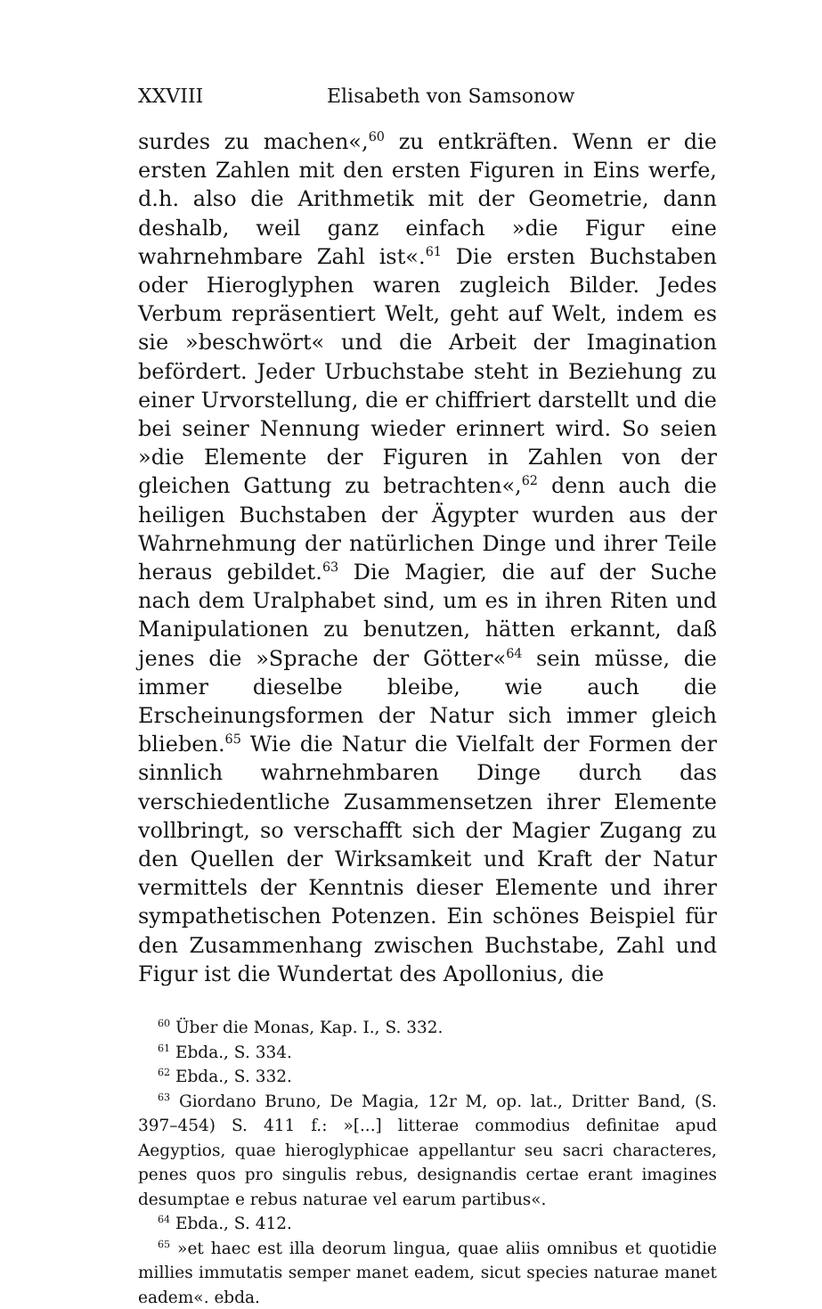XXVIII Elisabeth von Samsonow
surdes zu machen«,<sup>60</sup> zu entkräften. Wenn er die ersten Zahlen mit den ersten Figuren in Eins werfe, d.h. also die Arithmetik mit der Geometrie, dann deshalb, weil ganz einfach »die Figur eine wahrnehmbare Zahl ist«.<sup>61</sup> Die ersten Buchstaben oder Hieroglyphen waren zugleich Bilder. Jedes Verbum repräsentiert Welt, geht auf Welt, indem es sie »beschwört« und die Arbeit der Imagination befördert. Jeder Urbuchstabe steht in Beziehung zu einer Urvorstellung, die er chiffriert darstellt und die bei seiner Nennung wieder erinnert wird. So seien »die Elemente der Figuren in Zahlen von der gleichen Gattung zu betrachten«,<sup>62</sup> denn auch die heiligen Buchstaben der Ägypter wurden aus der Wahrnehmung der natürlichen Dinge und ihrer Teile heraus gebildet.<sup>63</sup> Die Magier, die auf der Suche nach dem Uralphabet sind, um es in ihren Riten und Manipulationen zu benutzen, hätten erkannt, daß jenes die »Sprache der Götter«<sup>64</sup> sein müsse, die immer dieselbe bleibe, wie auch die Erscheinungsformen der Natur sich immer gleich blieben.<sup>65</sup> Wie die Natur die Vielfalt der Formen der sinnlich wahrnehmbaren Dinge durch das verschiedentliche Zusammensetzen ihrer Elemente vollbringt, so verschafft sich der Magier Zugang zu den Quellen der Wirksamkeit und Kraft der Natur vermittels der Kenntnis dieser Elemente und ihrer sympathetischen Potenzen. Ein schönes Beispiel für den Zusammenhang zwischen Buchstabe, Zahl und Figur ist die Wundertat des Apollonius, die
<sup>60</sup> Über die Monas, Kap. I., S. 332.
<sup>61</sup> Ebda., S. 334.
<sup>62</sup> Ebda., S. 332.
<sup>63</sup> Giordano Bruno, De Magia, 12r M, op. lat., Dritter Band, (S. 397–454) S. 411 f.: »[...] litterae commodius definitae apud Aegyptios, quae hieroglyphicae appellantur seu sacri characteres, penes quos pro singulis rebus, designandis certae erant imagines desumptae e rebus naturae vel earum partibus«.
<sup>64</sup> Ebda., S. 412.
<sup>65</sup> »et haec est illa deorum lingua, quae aliis omnibus et quotidie millies immutatis semper manet eadem, sicut species naturae manet eadem«. ebda.